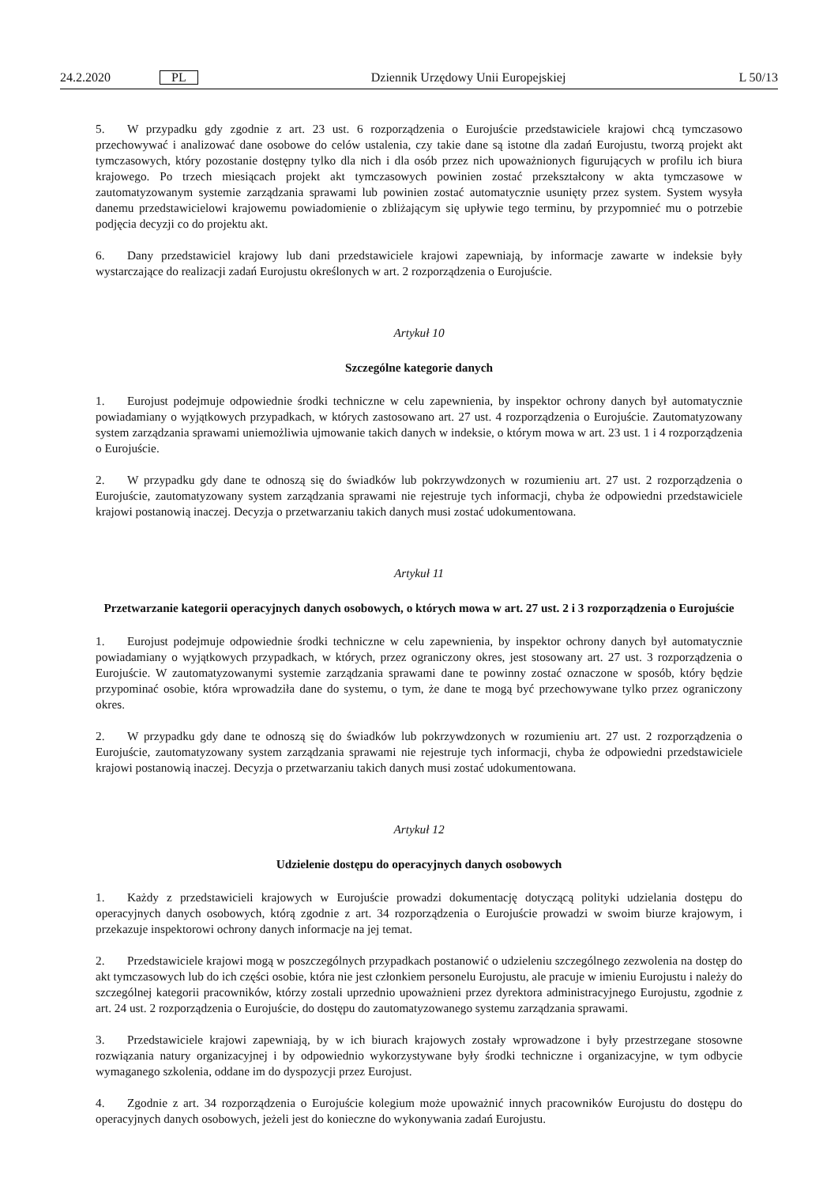24.2.2020 PL Dziennik Urzędowy Unii Europejskiej L 50/13
5. W przypadku gdy zgodnie z art. 23 ust. 6 rozporządzenia o Eurojuście przedstawiciele krajowi chcą tymczasowo przechowywać i analizować dane osobowe do celów ustalenia, czy takie dane są istotne dla zadań Eurojustu, tworzą projekt akt tymczasowych, który pozostanie dostępny tylko dla nich i dla osób przez nich upoważnionych figurujących w profilu ich biura krajowego. Po trzech miesiącach projekt akt tymczasowych powinien zostać przekształcony w akta tymczasowe w zautomatyzowanym systemie zarządzania sprawami lub powinien zostać automatycznie usunięty przez system. System wysyła danemu przedstawicielowi krajowemu powiadomienie o zbliżającym się upływie tego terminu, by przypomnieć mu o potrzebie podjęcia decyzji co do projektu akt.
6. Dany przedstawiciel krajowy lub dani przedstawiciele krajowi zapewniają, by informacje zawarte w indeksie były wystarczające do realizacji zadań Eurojustu określonych w art. 2 rozporządzenia o Eurojuście.
Artykuł 10
Szczególne kategorie danych
1. Eurojust podejmuje odpowiednie środki techniczne w celu zapewnienia, by inspektor ochrony danych był automatycznie powiadamiany o wyjątkowych przypadkach, w których zastosowano art. 27 ust. 4 rozporządzenia o Eurojuście. Zautomatyzowany system zarządzania sprawami uniemożliwia ujmowanie takich danych w indeksie, o którym mowa w art. 23 ust. 1 i 4 rozporządzenia o Eurojuście.
2. W przypadku gdy dane te odnoszą się do świadków lub pokrzywdzonych w rozumieniu art. 27 ust. 2 rozporządzenia o Eurojuście, zautomatyzowany system zarządzania sprawami nie rejestruje tych informacji, chyba że odpowiedni przedstawiciele krajowi postanowią inaczej. Decyzja o przetwarzaniu takich danych musi zostać udokumentowana.
Artykuł 11
Przetwarzanie kategorii operacyjnych danych osobowych, o których mowa w art. 27 ust. 2 i 3 rozporządzenia o Eurojuście
1. Eurojust podejmuje odpowiednie środki techniczne w celu zapewnienia, by inspektor ochrony danych był automatycznie powiadamiany o wyjątkowych przypadkach, w których, przez ograniczony okres, jest stosowany art. 27 ust. 3 rozporządzenia o Eurojuście. W zautomatyzowanymi systemie zarządzania sprawami dane te powinny zostać oznaczone w sposób, który będzie przypominać osobie, która wprowadziła dane do systemu, o tym, że dane te mogą być przechowywane tylko przez ograniczony okres.
2. W przypadku gdy dane te odnoszą się do świadków lub pokrzywdzonych w rozumieniu art. 27 ust. 2 rozporządzenia o Eurojuście, zautomatyzowany system zarządzania sprawami nie rejestruje tych informacji, chyba że odpowiedni przedstawiciele krajowi postanowią inaczej. Decyzja o przetwarzaniu takich danych musi zostać udokumentowana.
Artykuł 12
Udzielenie dostępu do operacyjnych danych osobowych
1. Każdy z przedstawicieli krajowych w Eurojuście prowadzi dokumentację dotyczącą polityki udzielania dostępu do operacyjnych danych osobowych, którą zgodnie z art. 34 rozporządzenia o Eurojuście prowadzi w swoim biurze krajowym, i przekazuje inspektorowi ochrony danych informacje na jej temat.
2. Przedstawiciele krajowi mogą w poszczególnych przypadkach postanowić o udzieleniu szczególnego zezwolenia na dostęp do akt tymczasowych lub do ich części osobie, która nie jest członkiem personelu Eurojustu, ale pracuje w imieniu Eurojustu i należy do szczególnej kategorii pracowników, którzy zostali uprzednio upoważnieni przez dyrektora administracyjnego Eurojustu, zgodnie z art. 24 ust. 2 rozporządzenia o Eurojuście, do dostępu do zautomatyzowanego systemu zarządzania sprawami.
3. Przedstawiciele krajowi zapewniają, by w ich biurach krajowych zostały wprowadzone i były przestrzegane stosowne rozwiązania natury organizacyjnej i by odpowiednio wykorzystywane były środki techniczne i organizacyjne, w tym odbycie wymaganego szkolenia, oddane im do dyspozycji przez Eurojust.
4. Zgodnie z art. 34 rozporządzenia o Eurojuście kolegium może upoważnić innych pracowników Eurojustu do dostępu do operacyjnych danych osobowych, jeżeli jest do konieczne do wykonywania zadań Eurojustu.